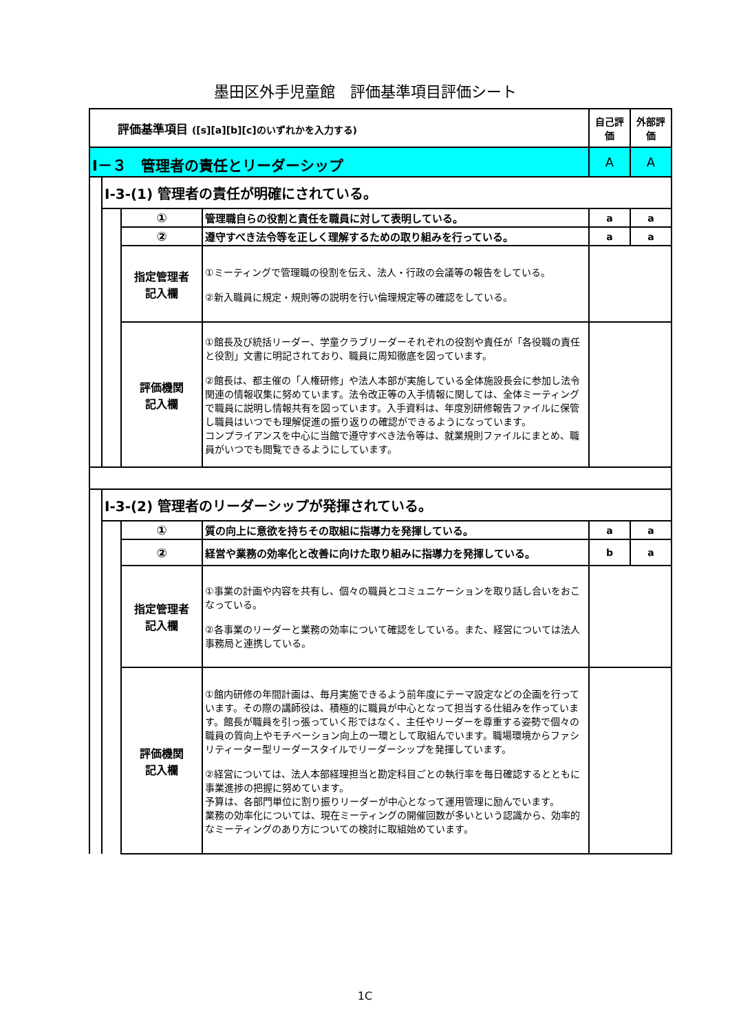墨田区外手児童館　評価基準項目評価シート
| 評価基準項目 ([s][a][b][c]のいずれかを入力する) | | | | 自己評価 | 外部評価 |
| Ⅰ－３ 管理者の責任とリーダーシップ | | | | A | A |
| | Ⅰ-3-(1) 管理者の責任が明確にされている。 | | | | |
| | | ① | 管理職自らの役割と責任を職員に対して表明している。 | a | a |
| | | ② | 遵守すべき法令等を正しく理解するための取り組みを行っている。 | a | a |
| | | 指定管理者 記入欄 | ①ミーティングで管理職の役割を伝え、法人・行政の会議等の報告をしている。 ②新入職員に規定・規則等の説明を行い倫理規定等の確認をしている。 | | |
| | | 評価機関 記入欄 | ①館長及び統括リーダー、学童クラブリーダーそれぞれの役割や責任が「各役職の責任と役割」文書に明記されており、職員に周知徹底を図っています。 ②館長は、都主催の「人権研修」や法人本部が実施している全体施設長会に参加し法令関連の情報収集に努めています。法令改正等の入手情報に関しては、全体ミーティングで職員に説明し情報共有を図っています。入手資料は、年度別研修報告ファイルに保管し職員はいつでも理解促進の振り返りの確認ができるようになっています。 コンプライアンスを中心に当館で遵守すべき法令等は、就業規則ファイルにまとめ、職員がいつでも閲覧できるようにしています。 | | |
| | Ⅰ-3-(2) 管理者のリーダーシップが発揮されている。 | | | | |
| | | ① | 質の向上に意欲を持ちその取組に指導力を発揮している。 | a | a |
| | | ② | 経営や業務の効率化と改善に向けた取り組みに指導力を発揮している。 | b | a |
| | | 指定管理者 記入欄 | ①事業の計画や内容を共有し、個々の職員とコミュニケーションを取り話し合いをおこなっている。 ②各事業のリーダーと業務の効率について確認をしている。また、経営については法人事務局と連携している。 | | |
| | | 評価機関 記入欄 | ①館内研修の年間計画は、毎月実施できるよう前年度にテーマ設定などの企画を行っています。その際の講師役は、積極的に職員が中心となって担当する仕組みを作っています。館長が職員を引っ張っていく形ではなく、主任やリーダーを尊重する姿勢で個々の職員の質向上やモチベーション向上の一環として取組んでいます。職場環境からファシリティーター型リーダースタイルでリーダーシップを発揮しています。 ②経営については、法人本部経理担当と勘定科目ごとの執行率を毎日確認するとともに事業進捗の把握に努めています。 予算は、各部門単位に割り振りリーダーが中心となって運用管理に励んでいます。 業務の効率化については、現在ミーティングの開催回数が多いという認識から、効率的なミーティングのあり方についての検討に取組始めています。 | | |
1C